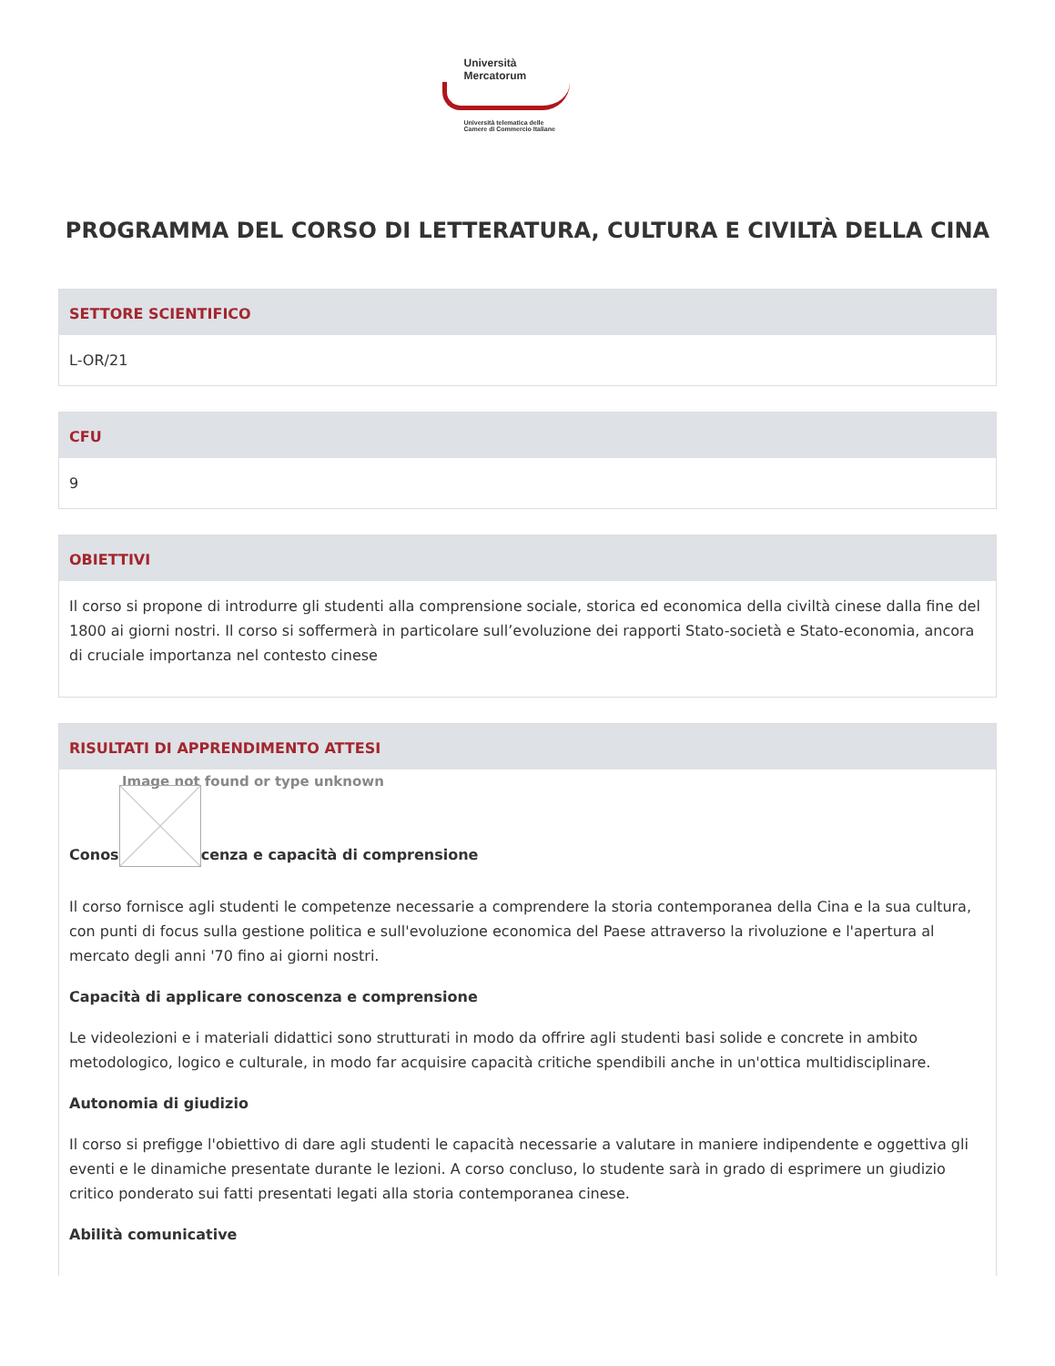Università
Mercatorum
Università telematica delle
Camere di Commercio Italiane
PROGRAMMA DEL CORSO DI LETTERATURA, CULTURA E CIVILTÀ DELLA CINA
SETTORE SCIENTIFICO
L-OR/21
CFU
9
OBIETTIVI
Il corso si propone di introdurre gli studenti alla comprensione sociale, storica ed economica della civiltà cinese dalla fine del 1800 ai giorni nostri. Il corso si soffermerà in particolare sull’evoluzione dei rapporti Stato-società e Stato-economia, ancora di cruciale importanza nel contesto cinese
RISULTATI DI APPRENDIMENTO ATTESI
Image not found or type unknown
Conos cenza e capacità di comprensione
Il corso fornisce agli studenti le competenze necessarie a comprendere la storia contemporanea della Cina e la sua cultura, con punti di focus sulla gestione politica e sull'evoluzione economica del Paese attraverso la rivoluzione e l'apertura al mercato degli anni '70 fino ai giorni nostri.
Capacità di applicare conoscenza e comprensione
Le videolezioni e i materiali didattici sono strutturati in modo da offrire agli studenti basi solide e concrete in ambito metodologico, logico e culturale, in modo far acquisire capacità critiche spendibili anche in un'ottica multidisciplinare.
Autonomia di giudizio
Il corso si prefigge l'obiettivo di dare agli studenti le capacità necessarie a valutare in maniere indipendente e oggettiva gli eventi e le dinamiche presentate durante le lezioni. A corso concluso, lo studente sarà in grado di esprimere un giudizio critico ponderato sui fatti presentati legati alla storia contemporanea cinese.
Abilità comunicative